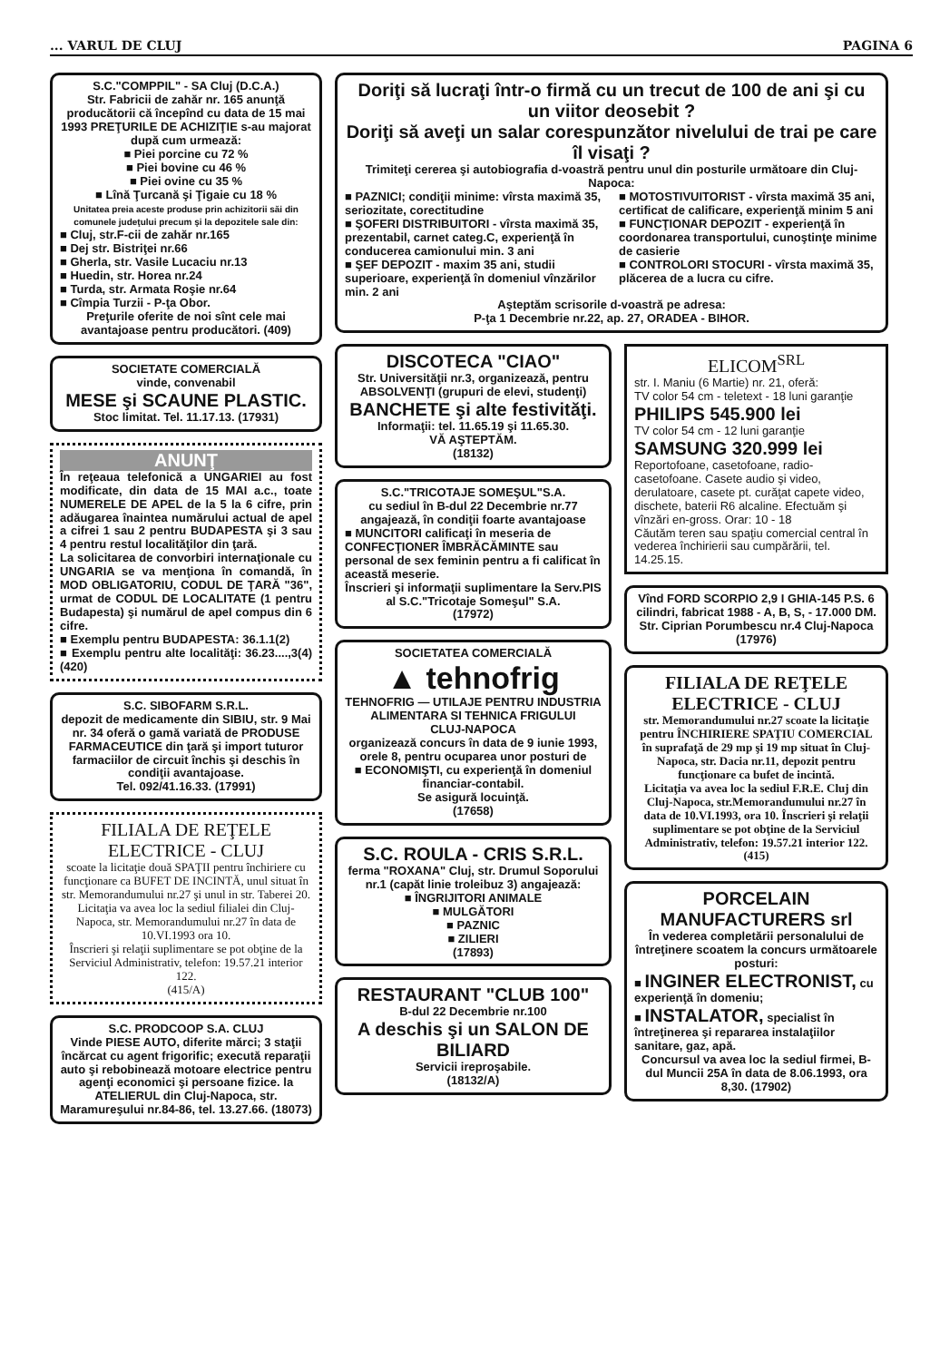... VARUL DE CLUJ PAGINA 6
S.C."COMPPIL" - SA Cluj (D.C.A.)
Str. Fabricii de zahăr nr. 165 anunţă producătorii că începînd cu data de 15 mai 1993 PREŢURILE DE ACHIZIŢIE s-au majorat după cum urmează:
■ Piei porcine cu 72 %
■ Piei bovine cu 46 %
■ Piei ovine cu 35 %
■ Lînă Ţurcană şi Ţigaie cu 18 %
Unitatea preia aceste produse prin achizitorii săi din comunele judeţului precum şi la depozitele sale din:
■ Cluj, str.F-cii de zahăr nr.165
■ Dej str. Bistriţei nr.66
■ Gherla, str. Vasile Lucaciu nr.13
■ Huedin, str. Horea nr.24
■ Turda, str. Armata Roşie nr.64
■ Cîmpia Turzii - P-ţa Obor.
Preţurile oferite de noi sînt cele mai avantajoase pentru producători. (409)
SOCIETATE COMERCIALĂ
vinde, convenabil
MESE şi SCAUNE PLASTIC.
Stoc limitat. Tel. 11.17.13. (17931)
ANUNŢ
În reţeaua telefonică a UNGARIEI au fost modificate, din data de 15 MAI a.c., toate NUMERELE DE APEL de la 5 la 6 cifre, prin adăugarea înaintea numărului actual de apel a cifrei 1 sau 2 pentru BUDAPESTA şi 3 sau 4 pentru restul localităţilor din ţară.
La solicitarea de convorbiri internaţionale cu UNGARIA se va menţiona în comandă, în MOD OBLIGATORIU, CODUL DE ŢARĂ "36", urmat de CODUL DE LOCALITATE (1 pentru Budapesta) şi numărul de apel compus din 6 cifre.
■ Exemplu pentru BUDAPESTA: 36.1.1(2)
■ Exemplu pentru alte localităţi: 36.23....,3(4) (420)
S.C. SIBOFARM S.R.L.
depozit de medicamente din SIBIU, str. 9 Mai nr. 34 oferă o gamă variată de PRODUSE FARMACEUTICE din ţară şi import tuturor farmaciilor de circuit închis şi deschis în condiţii avantajoase.
Tel. 092/41.16.33. (17991)
FILIALA DE REŢELE ELECTRICE - CLUJ
scoate la licitaţie două SPAŢII pentru închiriere cu funcţionare ca BUFET DE INCINTĂ, unul situat în str. Memorandumului nr.27 şi unul in str. Taberei 20.
Licitaţia va avea loc la sediul filialei din Cluj-Napoca, str. Memorandumului nr.27 în data de 10.VI.1993 ora 10.
Înscrieri şi relaţii suplimentare se pot obţine de la Serviciul Administrativ, telefon: 19.57.21 interior 122.
(415/A)
S.C. PRODCOOP S.A. CLUJ
Vinde PIESE AUTO, diferite mărci; 3 staţii încărcat cu agent frigorific; execută reparaţii auto şi rebobinează motoare electrice pentru agenţi economici şi persoane fizice. la ATELIERUL din Cluj-Napoca, str. Maramureşului nr.84-86, tel. 13.27.66. (18073)
Doriţi să lucraţi într-o firmă cu un trecut de 100 de ani şi cu un viitor deosebit ?
Doriţi să aveţi un salar corespunzător nivelului de trai pe care îl visaţi ?
Trimiteţi cererea şi autobiografia d-voastră pentru unul din posturile următoare din Cluj-Napoca:
■ PAZNICI; condiţii minime: vîrsta maximă 35, seriozitate, corectitudine
■ ŞOFERI DISTRIBUITORI - vîrsta maximă 35, prezentabil, carnet categ.C, experienţă în conducerea camionului min. 3 ani
■ ŞEF DEPOZIT - maxim 35 ani, studii superioare, experienţă în domeniul vînzărilor min. 2 ani
■ MOTOSTIVUITORIST - vîrsta maximă 35 ani, certificat de calificare, experienţă minim 5 ani
■ FUNCŢIONAR DEPOZIT - experienţă în coordonarea transportului, cunoştinţe minime de casierie
■ CONTROLORI STOCURI - vîrsta maximă 35, plăcerea de a lucra cu cifre.
Aşteptăm scrisorile d-voastră pe adresa:
P-ţa 1 Decembrie nr.22, ap. 27, ORADEA - BIHOR.
DISCOTECA "CIAO"
Str. Universităţii nr.3, organizează, pentru ABSOLVENŢI (grupuri de elevi, studenţi)
BANCHETE şi alte festivităţi.
Informaţii: tel. 11.65.19 şi 11.65.30.
VĂ AŞTEPTĂM.
(18132)
S.C."TRICOTAJE SOMEŞUL"S.A.
cu sediul în B-dul 22 Decembrie nr.77 angajează, în condiţii foarte avantajoase
■ MUNCITORI calificaţi în meseria de CONFECŢIONER ÎMBRĂCĂMINTE sau personal de sex feminin pentru a fi calificat în această meserie.
Înscrieri şi informaţii suplimentare la Serv.PIS al S.C."Tricotaje Someşul" S.A.
(17972)
SOCIETATEA COMERCIALĂ
▲ tehnofrig
TEHNOFRIG — UTILAJE PENTRU INDUSTRIA ALIMENTARA SI TEHNICA FRIGULUI
CLUJ-NAPOCA
organizează concurs în data de 9 iunie 1993, orele 8, pentru ocuparea unor posturi de
■ ECONOMIŞTI, cu experienţă în domeniul financiar-contabil.
Se asigură locuinţă.
(17658)
S.C. ROULA - CRIS S.R.L.
ferma "ROXANA" Cluj, str. Drumul Soporului nr.1 (capăt linie troleibuz 3) angajează:
■ ÎNGRIJITORI ANIMALE
■ MULGĂTORI
■ PAZNIC
■ ZILIERI
(17893)
RESTAURANT "CLUB 100"
B-dul 22 Decembrie nr.100
A deschis şi un SALON DE BILIARD
Servicii ireproşabile.
(18132/A)
ELICOM<sup>SRL</sup>
str. I. Maniu (6 Martie) nr. 21, oferă:
TV color 54 cm - teletext - 18 luni garanţie
PHILIPS 545.900 lei
TV color 54 cm - 12 luni garanţie
SAMSUNG 320.999 lei
Reportofoane, casetofoane, radio-casetofoane. Casete audio şi video, derulatoare, casete pt. curăţat capete video, dischete, baterii R6 alcaline. Efectuăm şi vînzări en-gross. Orar: 10 - 18
Căutăm teren sau spaţiu comercial central în vederea închirierii sau cumpărării, tel. 14.25.15.
Vînd FORD SCORPIO 2,9 I GHIA-145 P.S. 6 cilindri, fabricat 1988 - A, B, S, - 17.000 DM.
Str. Ciprian Porumbescu nr.4 Cluj-Napoca
(17976)
FILIALA DE REŢELE ELECTRICE - CLUJ
str. Memorandumului nr.27 scoate la licitaţie pentru ÎNCHIRIERE SPAŢIU COMERCIAL în suprafaţă de 29 mp şi 19 mp situat în Cluj-Napoca, str. Dacia nr.11, depozit pentru funcţionare ca bufet de incintă.
Licitaţia va avea loc la sediul F.R.E. Cluj din Cluj-Napoca, str.Memorandumului nr.27 în data de 10.VI.1993, ora 10. Înscrieri şi relaţii suplimentare se pot obţine de la Serviciul Administrativ, telefon: 19.57.21 interior 122.
(415)
PORCELAIN MANUFACTURERS srl
În vederea completării personalului de întreţinere scoatem la concurs următoarele posturi:
■ INGINER ELECTRONIST, cu experienţă în domeniu;
■ INSTALATOR, specialist în întreţinerea şi repararea instalaţiilor sanitare, gaz, apă.
Concursul va avea loc la sediul firmei, B-dul Muncii 25A în data de 8.06.1993, ora 8,30. (17902)